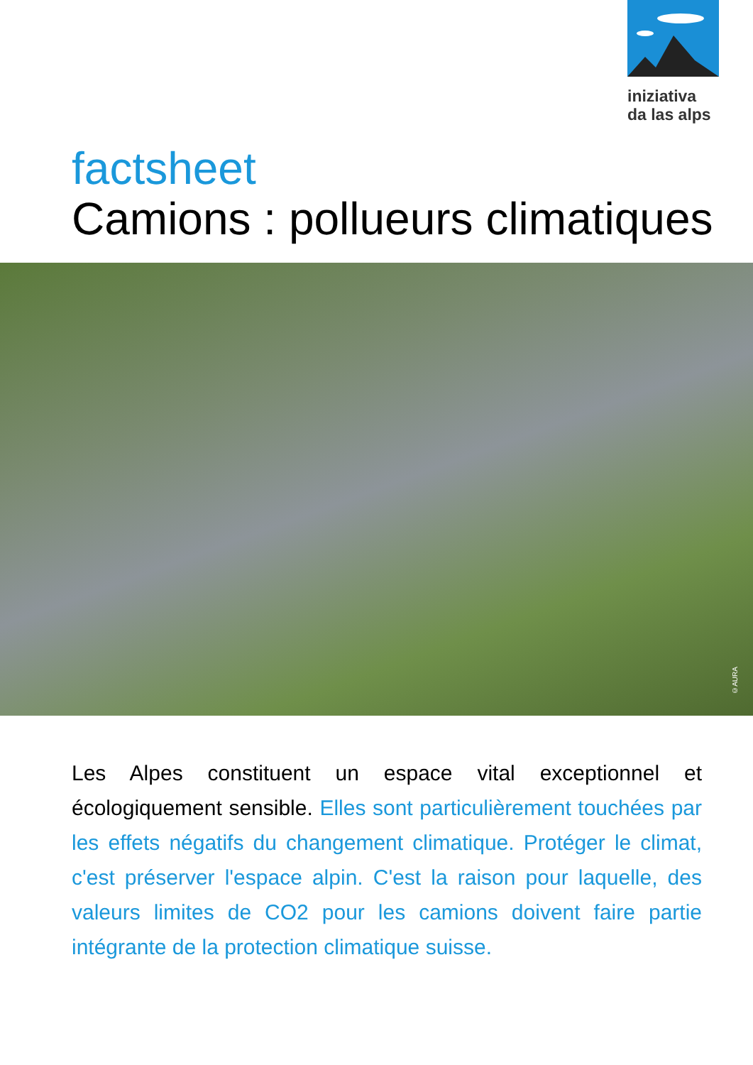iniziativa
da las alps
factsheet
Camions : pollueurs climatiques
©AURA
Les Alpes constituent un espace vital exceptionnel et écologiquement sensible. Elles sont particulièrement touchées par les effets négatifs du changement climatique. Protéger le climat, c'est préserver l'espace alpin. C'est la raison pour laquelle, des valeurs limites de CO2 pour les camions doivent faire partie intégrante de la protection climatique suisse.